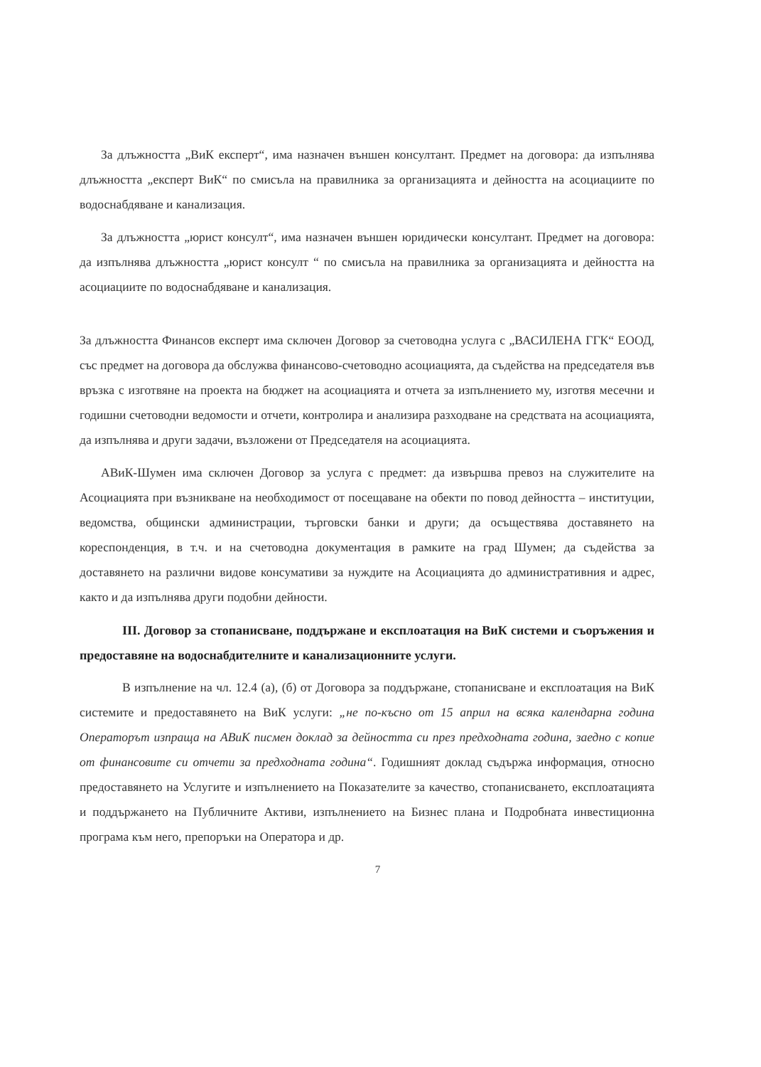За длъжността „ВиК експерт“, има назначен външен консултант. Предмет на договора: да изпълнява длъжността „експерт ВиК“ по смисъла на правилника за организацията и дейността на асоциациите по водоснабдяване и канализация.
За длъжността „юрист консулт“, има назначен външен юридически консултант. Предмет на договора: да изпълнява длъжността „юрист консулт “ по смисъла на правилника за организацията и дейността на асоциациите по водоснабдяване и канализация.
За длъжността Финансов експерт има сключен Договор за счетоводна услуга с „ВАСИЛЕНА ГГК“ ЕООД, със предмет на договора да обслужва финансово-счетоводно асоциацията, да съдейства на председателя във връзка с изготвяне на проекта на бюджет на асоциацията и отчета за изпълнението му, изготвя месечни и годишни счетоводни ведомости и отчети, контролира и анализира разходване на средствата на асоциацията, да изпълнява и други задачи, възложени от Председателя на асоциацията.
АВиК-Шумен има сключен Договор за услуга с предмет: да извършва превоз на служителите на Асоциацията при възникване на необходимост от посещаване на обекти по повод дейността – институции, ведомства, общински администрации, търговски банки и други; да осъществява доставянето на кореспонденция, в т.ч. и на счетоводна документация в рамките на град Шумен; да съдейства за доставянето на различни видове консумативи за нуждите на Асоциацията до административния и адрес, както и да изпълнява други подобни дейности.
III. Договор за стопанисване, поддържане и експлоатация на ВиК системи и съоръжения и предоставяне на водоснабдителните и канализационните услуги.
В изпълнение на чл. 12.4 (а), (б) от Договора за поддържане, стопанисване и експлоатация на ВиК системите и предоставянето на ВиК услуги: „не по-късно от 15 април на всяка календарна година Операторът изпраща на АВиК писмен доклад за дейността си през предходната година, заедно с копие от финансовите си отчети за предходната година“. Годишният доклад съдържа информация, относно предоставянето на Услугите и изпълнението на Показателите за качество, стопанисването, експлоатацията и поддържането на Публичните Активи, изпълнението на Бизнес плана и Подробната инвестиционна програма към него, препоръки на Оператора и др.
7